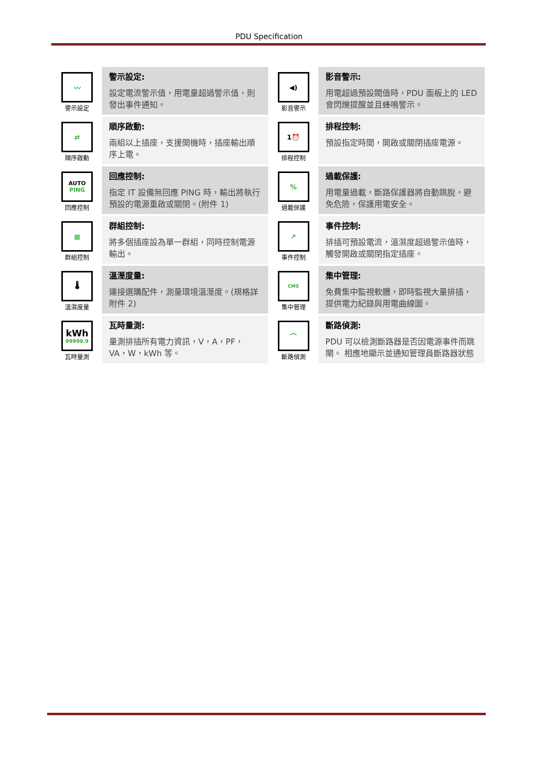PDU Specification
| 〰 警示設定 | 警示設定: 設定電流警示值，用電量超過警示值，則發出事件通知。 | ◀) 影音警示 | 影音警示: 用電超過預設閥值時，PDU 面板上的 LED 會閃爍提醒並且蜂鳴警示。 |
| ⇄ 順序啟動 | 順序啟動: 兩組以上插座，支援開機時，插座輸出順序上電。 | 1⏰ 排程控制 | 排程控制: 預設指定時間，開啟或關閉插座電源。 |
| AUTO PING 回應控制 | 回應控制: 指定 IT 設備無回應 PING 時，輸出將執行預設的電源重啟或關閉。(附件 1) | % 過載保護 | 過載保護: 用電量過載，斷路保護器將自動跳脫，避免危險，保護用電安全。 |
| ▦ 群組控制 | 群組控制: 將多個插座設為單一群組，同時控制電源輸出。 | ↗ 事件控制 | 事件控制: 排插可預設電流，溫濕度超過警示值時，觸發開啟或關閉指定插座。 |
| 🌡 溫濕度量 | 溫溼度量: 連接選購配件，測量環境溫溼度。(規格詳附件 2) | CMS 集中管理 | 集中管理: 免費集中監視軟體，即時監視大量排插，提供電力紀錄與用電曲線圖。 |
| kWh 99999.9 瓦時量測 | 瓦時量測: 量測排插所有電力資訊，V，A，PF，VA，W，kWh 等。 | ⌒ 斷路偵測 | 斷路偵測: PDU 可以檢測斷路器是否因電源事件而跳閘。 相應地顯示並通知管理員斷路器狀態 |